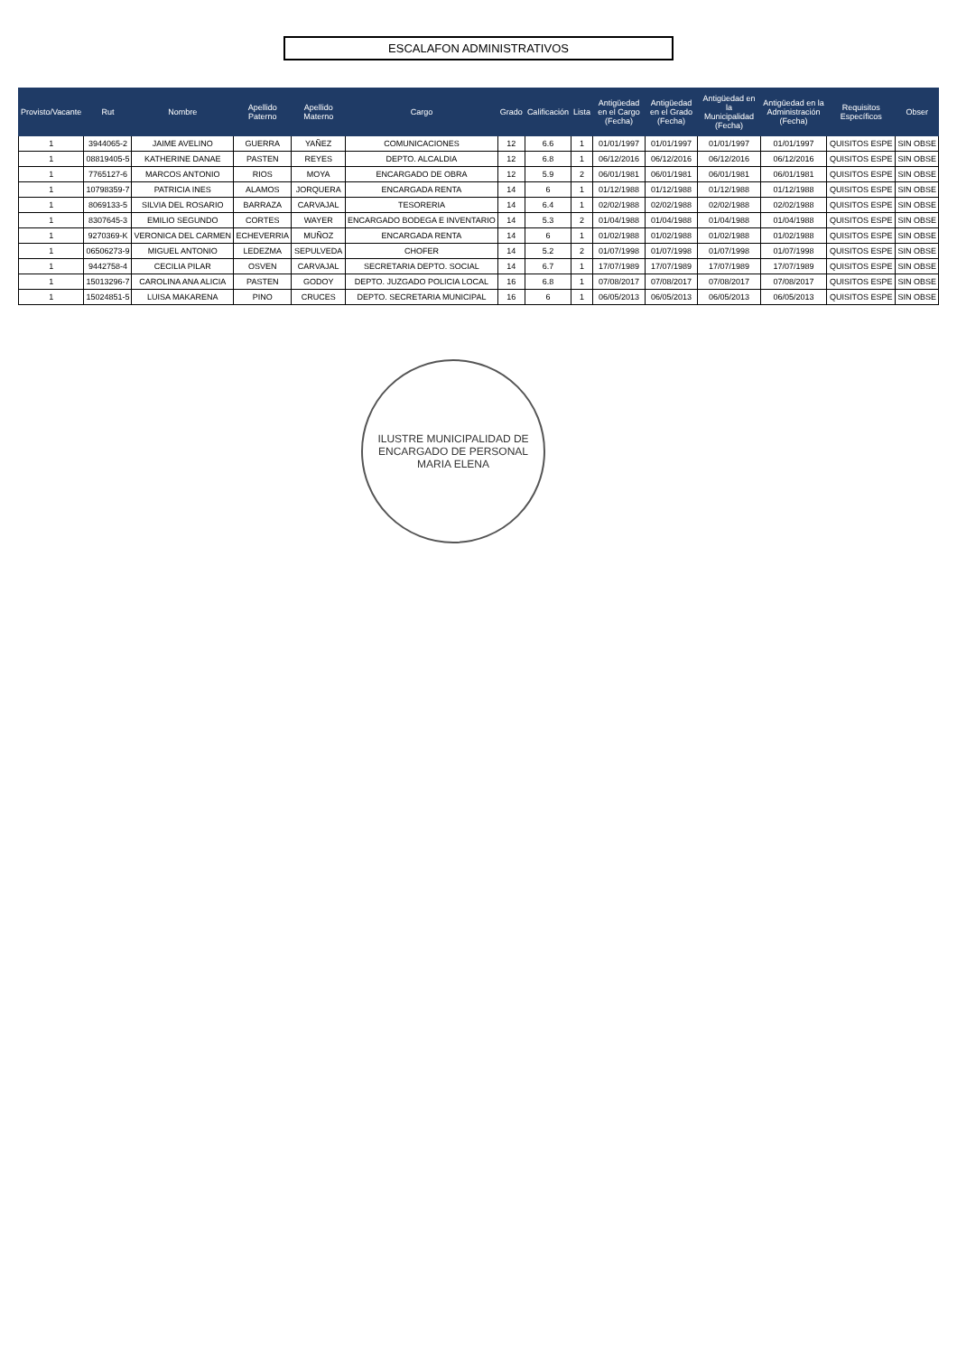ESCALAFON ADMINISTRATIVOS
| Provisto/Vacante | Rut | Nombre | Apellido Paterno | Apellido Materno | Cargo | Grado | Calificación | Lista | Antigüedad en el Cargo (Fecha) | Antigüedad en el Grado (Fecha) | Antigüedad en la Municipalidad (Fecha) | Antigüedad en la Administración (Fecha) | Requisitos Específicos | Obser |
| --- | --- | --- | --- | --- | --- | --- | --- | --- | --- | --- | --- | --- | --- | --- |
| 1 | 3944065-2 | JAIME AVELINO | GUERRA | YAÑEZ | COMUNICACIONES | 12 | 6.6 | 1 | 01/01/1997 | 01/01/1997 | 01/01/1997 | 01/01/1997 | QUISITOS ESPE | SIN OBSE |
| 1 | 08819405-5 | KATHERINE DANAE | PASTEN | REYES | DEPTO. ALCALDIA | 12 | 6.8 | 1 | 06/12/2016 | 06/12/2016 | 06/12/2016 | 06/12/2016 | QUISITOS ESPE | SIN OBSE |
| 1 | 7765127-6 | MARCOS ANTONIO | RIOS | MOYA | ENCARGADO DE OBRA | 12 | 5.9 | 2 | 06/01/1981 | 06/01/1981 | 06/01/1981 | 06/01/1981 | QUISITOS ESPE | SIN OBSE |
| 1 | 10798359-7 | PATRICIA INES | ALAMOS | JORQUERA | ENCARGADA RENTA | 14 | 6 | 1 | 01/12/1988 | 01/12/1988 | 01/12/1988 | 01/12/1988 | QUISITOS ESPE | SIN OBSE |
| 1 | 8069133-5 | SILVIA DEL ROSARIO | BARRAZA | CARVAJAL | TESORERIA | 14 | 6.4 | 1 | 02/02/1988 | 02/02/1988 | 02/02/1988 | 02/02/1988 | QUISITOS ESPE | SIN OBSE |
| 1 | 8307645-3 | EMILIO SEGUNDO | CORTES | WAYER | ENCARGADO BODEGA E INVENTARIO | 14 | 5.3 | 2 | 01/04/1988 | 01/04/1988 | 01/04/1988 | 01/04/1988 | QUISITOS ESPE | SIN OBSE |
| 1 | 9270369-K | VERONICA DEL CARMEN | ECHEVERRIA | MUÑOZ | ENCARGADA RENTA | 14 | 6 | 1 | 01/02/1988 | 01/02/1988 | 01/02/1988 | 01/02/1988 | QUISITOS ESPE | SIN OBSE |
| 1 | 06506273-9 | MIGUEL ANTONIO | LEDEZMA | SEPULVEDA | CHOFER | 14 | 5.2 | 2 | 01/07/1998 | 01/07/1998 | 01/07/1998 | 01/07/1998 | QUISITOS ESPE | SIN OBSE |
| 1 | 9442758-4 | CECILIA PILAR | OSVEN | CARVAJAL | SECRETARIA DEPTO. SOCIAL | 14 | 6.7 | 1 | 17/07/1989 | 17/07/1989 | 17/07/1989 | 17/07/1989 | QUISITOS ESPE | SIN OBSE |
| 1 | 15013296-7 | CAROLINA ANA ALICIA | PASTEN | GODOY | DEPTO. JUZGADO POLICIA LOCAL | 16 | 6.8 | 1 | 07/08/2017 | 07/08/2017 | 07/08/2017 | 07/08/2017 | QUISITOS ESPE | SIN OBSE |
| 1 | 15024851-5 | LUISA MAKARENA | PINO | CRUCES | DEPTO. SECRETARIA MUNICIPAL | 16 | 6 | 1 | 06/05/2013 | 06/05/2013 | 06/05/2013 | 06/05/2013 | QUISITOS ESPE | SIN OBSE |
ILUSTRE MUNICIPALIDAD DE
ENCARGADO DE PERSONAL
MARIA ELENA